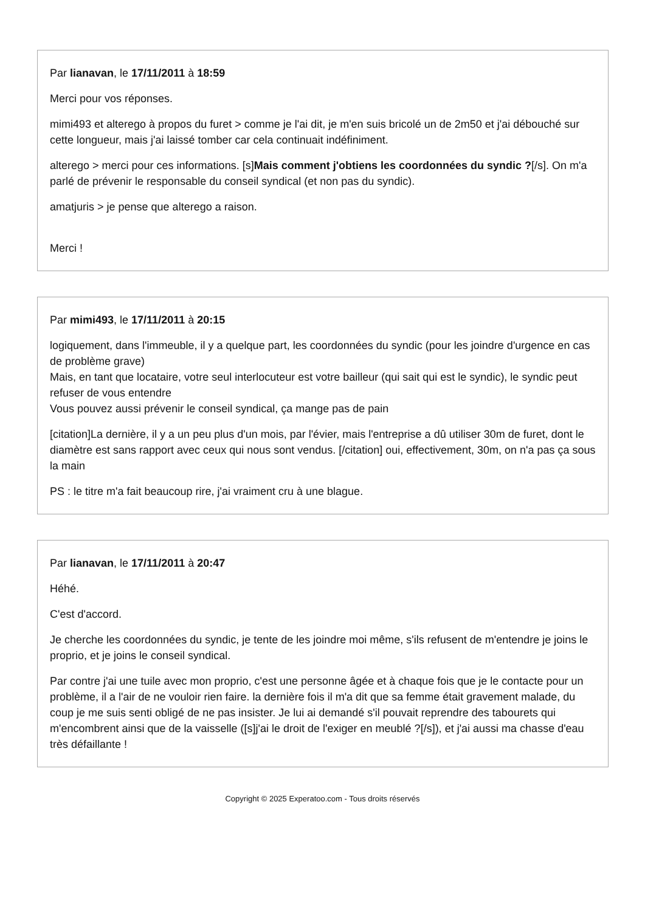Par lianavan, le 17/11/2011 à 18:59
Merci pour vos réponses.
mimi493 et alterego à propos du furet > comme je l'ai dit, je m'en suis bricolé un de 2m50 et j'ai débouché sur cette longueur, mais j'ai laissé tomber car cela continuait indéfiniment.
alterego > merci pour ces informations. [s]Mais comment j'obtiens les coordonnées du syndic ?[/s]. On m'a parlé de prévenir le responsable du conseil syndical (et non pas du syndic).
amatjuris > je pense que alterego a raison.
Merci !
Par mimi493, le 17/11/2011 à 20:15
logiquement, dans l'immeuble, il y a quelque part, les coordonnées du syndic (pour les joindre d'urgence en cas de problème grave)
Mais, en tant que locataire, votre seul interlocuteur est votre bailleur (qui sait qui est le syndic), le syndic peut refuser de vous entendre
Vous pouvez aussi prévenir le conseil syndical, ça mange pas de pain
[citation]La dernière, il y a un peu plus d'un mois, par l'évier, mais l'entreprise a dû utiliser 30m de furet, dont le diamètre est sans rapport avec ceux qui nous sont vendus. [/citation] oui, effectivement, 30m, on n'a pas ça sous la main
PS : le titre m'a fait beaucoup rire, j'ai vraiment cru à une blague.
Par lianavan, le 17/11/2011 à 20:47
Héhé.
C'est d'accord.
Je cherche les coordonnées du syndic, je tente de les joindre moi même, s'ils refusent de m'entendre je joins le proprio, et je joins le conseil syndical.
Par contre j'ai une tuile avec mon proprio, c'est une personne âgée et à chaque fois que je le contacte pour un problème, il a l'air de ne vouloir rien faire. la dernière fois il m'a dit que sa femme était gravement malade, du coup je me suis senti obligé de ne pas insister. Je lui ai demandé s'il pouvait reprendre des tabourets qui m'encombrent ainsi que de la vaisselle ([s]j'ai le droit de l'exiger en meublé ?[/s]), et j'ai aussi ma chasse d'eau très défaillante !
Copyright © 2025 Experatoo.com - Tous droits réservés